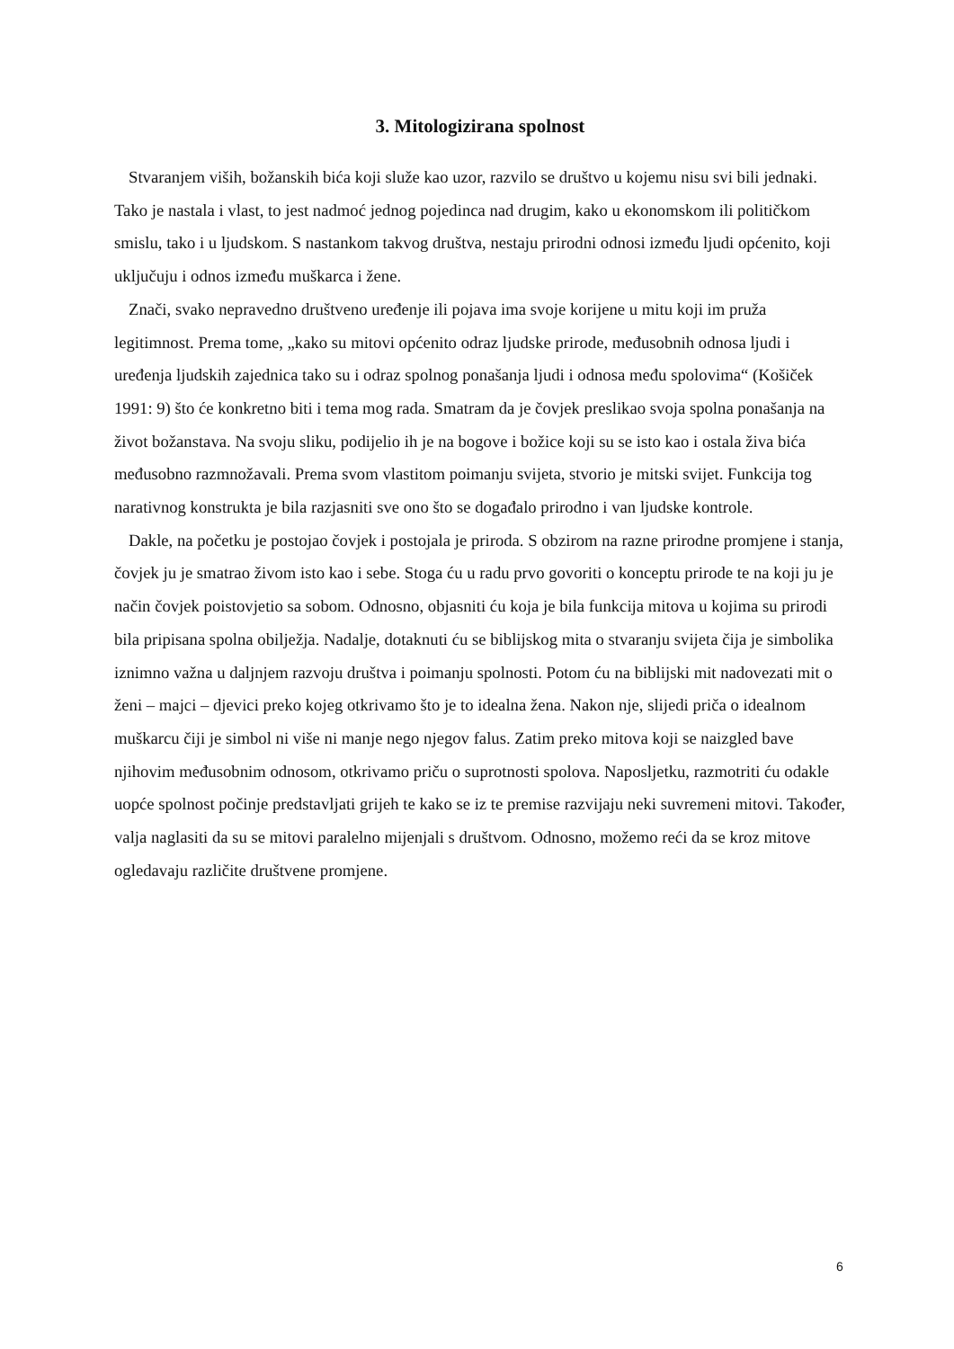3. Mitologizirana spolnost
Stvaranjem viših, božanskih bića koji služe kao uzor, razvilo se društvo u kojemu nisu svi bili jednaki. Tako je nastala i vlast, to jest nadmoć jednog pojedinca nad drugim, kako u ekonomskom ili političkom smislu, tako i u ljudskom. S nastankom takvog društva, nestaju prirodni odnosi između ljudi općenito, koji uključuju i odnos između muškarca i žene.
Znači, svako nepravedno društveno uređenje ili pojava ima svoje korijene u mitu koji im pruža legitimnost. Prema tome, „kako su mitovi općenito odraz ljudske prirode, međusobnih odnosa ljudi i uređenja ljudskih zajednica tako su i odraz spolnog ponašanja ljudi i odnosa među spolovima“ (Košiček 1991: 9) što će konkretno biti i tema mog rada. Smatram da je čovjek preslikao svoja spolna ponašanja na život božanstava. Na svoju sliku, podijelio ih je na bogove i božice koji su se isto kao i ostala živa bića međusobno razmnožavali. Prema svom vlastitom poimanju svijeta, stvorio je mitski svijet. Funkcija tog narativnog konstrukta je bila razjasniti sve ono što se događalo prirodno i van ljudske kontrole.
Dakle, na početku je postojao čovjek i postojala je priroda. S obzirom na razne prirodne promjene i stanja, čovjek ju je smatrao živom isto kao i sebe. Stoga ću u radu prvo govoriti o konceptu prirode te na koji ju je način čovjek poistovjetio sa sobom. Odnosno, objasniti ću koja je bila funkcija mitova u kojima su prirodi bila pripisana spolna obilježja. Nadalje, dotaknuti ću se biblijskog mita o stvaranju svijeta čija je simbolika iznimno važna u daljnjem razvoju društva i poimanju spolnosti. Potom ću na biblijski mit nadovezati mit o ženi – majci – djevici preko kojeg otkrivamo što je to idealna žena. Nakon nje, slijedi priča o idealnom muškarcu čiji je simbol ni više ni manje nego njegov falus. Zatim preko mitova koji se naizgled bave njihovim međusobnim odnosom, otkrivamo priču o suprotnosti spolova. Naposljetku, razmotriti ću odakle uopće spolnost počinje predstavljati grijeh te kako se iz te premise razvijaju neki suvremeni mitovi. Također, valja naglasiti da su se mitovi paralelno mijenjali s društvom. Odnosno, možemo reći da se kroz mitove ogledavaju različite društvene promjene.
6